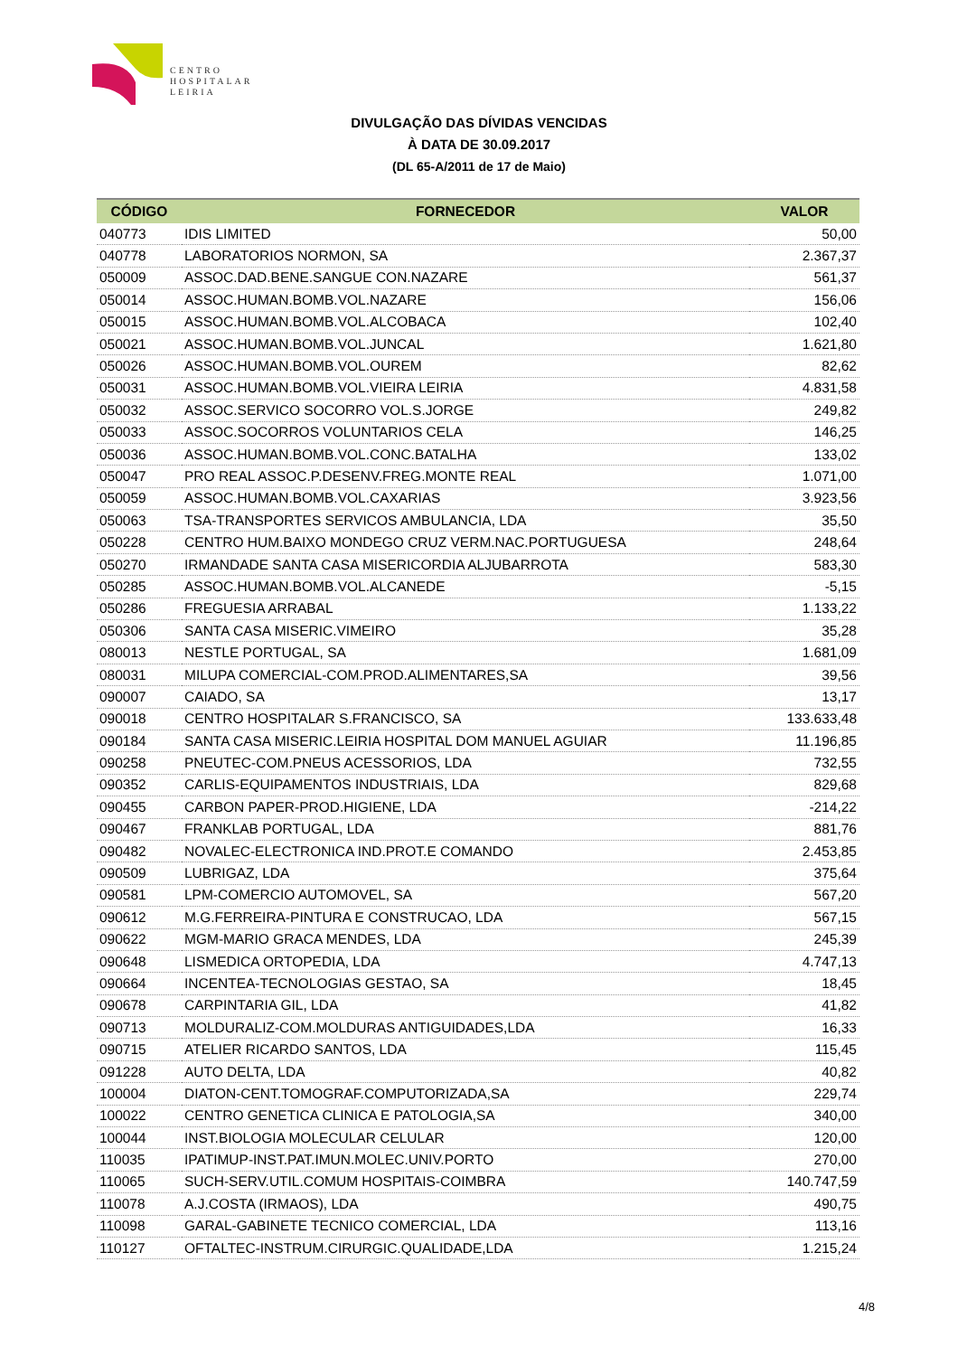CENTRO
HOSPITALAR
LEIRIA
DIVULGAÇÃO DAS DÍVIDAS VENCIDAS
À DATA DE 30.09.2017
(DL 65-A/2011 de 17 de Maio)
| CÓDIGO | FORNECEDOR | VALOR |
| --- | --- | --- |
| 040773 | IDIS LIMITED | 50,00 |
| 040778 | LABORATORIOS NORMON, SA | 2.367,37 |
| 050009 | ASSOC.DAD.BENE.SANGUE CON.NAZARE | 561,37 |
| 050014 | ASSOC.HUMAN.BOMB.VOL.NAZARE | 156,06 |
| 050015 | ASSOC.HUMAN.BOMB.VOL.ALCOBACA | 102,40 |
| 050021 | ASSOC.HUMAN.BOMB.VOL.JUNCAL | 1.621,80 |
| 050026 | ASSOC.HUMAN.BOMB.VOL.OUREM | 82,62 |
| 050031 | ASSOC.HUMAN.BOMB.VOL.VIEIRA LEIRIA | 4.831,58 |
| 050032 | ASSOC.SERVICO SOCORRO VOL.S.JORGE | 249,82 |
| 050033 | ASSOC.SOCORROS VOLUNTARIOS CELA | 146,25 |
| 050036 | ASSOC.HUMAN.BOMB.VOL.CONC.BATALHA | 133,02 |
| 050047 | PRO REAL ASSOC.P.DESENV.FREG.MONTE REAL | 1.071,00 |
| 050059 | ASSOC.HUMAN.BOMB.VOL.CAXARIAS | 3.923,56 |
| 050063 | TSA-TRANSPORTES SERVICOS AMBULANCIA, LDA | 35,50 |
| 050228 | CENTRO HUM.BAIXO MONDEGO CRUZ VERM.NAC.PORTUGUESA | 248,64 |
| 050270 | IRMANDADE SANTA CASA MISERICORDIA ALJUBARROTA | 583,30 |
| 050285 | ASSOC.HUMAN.BOMB.VOL.ALCANEDE | -5,15 |
| 050286 | FREGUESIA ARRABAL | 1.133,22 |
| 050306 | SANTA CASA MISERIC.VIMEIRO | 35,28 |
| 080013 | NESTLE PORTUGAL, SA | 1.681,09 |
| 080031 | MILUPA COMERCIAL-COM.PROD.ALIMENTARES,SA | 39,56 |
| 090007 | CAIADO, SA | 13,17 |
| 090018 | CENTRO HOSPITALAR S.FRANCISCO, SA | 133.633,48 |
| 090184 | SANTA CASA MISERIC.LEIRIA HOSPITAL DOM MANUEL AGUIAR | 11.196,85 |
| 090258 | PNEUTEC-COM.PNEUS ACESSORIOS, LDA | 732,55 |
| 090352 | CARLIS-EQUIPAMENTOS INDUSTRIAIS, LDA | 829,68 |
| 090455 | CARBON PAPER-PROD.HIGIENE, LDA | -214,22 |
| 090467 | FRANKLAB PORTUGAL, LDA | 881,76 |
| 090482 | NOVALEC-ELECTRONICA IND.PROT.E COMANDO | 2.453,85 |
| 090509 | LUBRIGAZ, LDA | 375,64 |
| 090581 | LPM-COMERCIO AUTOMOVEL, SA | 567,20 |
| 090612 | M.G.FERREIRA-PINTURA E CONSTRUCAO, LDA | 567,15 |
| 090622 | MGM-MARIO GRACA MENDES, LDA | 245,39 |
| 090648 | LISMEDICA ORTOPEDIA, LDA | 4.747,13 |
| 090664 | INCENTEA-TECNOLOGIAS GESTAO, SA | 18,45 |
| 090678 | CARPINTARIA GIL, LDA | 41,82 |
| 090713 | MOLDURALIZ-COM.MOLDURAS ANTIGUIDADES,LDA | 16,33 |
| 090715 | ATELIER RICARDO SANTOS, LDA | 115,45 |
| 091228 | AUTO DELTA, LDA | 40,82 |
| 100004 | DIATON-CENT.TOMOGRAF.COMPUTORIZADA,SA | 229,74 |
| 100022 | CENTRO GENETICA CLINICA E PATOLOGIA,SA | 340,00 |
| 100044 | INST.BIOLOGIA MOLECULAR CELULAR | 120,00 |
| 110035 | IPATIMUP-INST.PAT.IMUN.MOLEC.UNIV.PORTO | 270,00 |
| 110065 | SUCH-SERV.UTIL.COMUM HOSPITAIS-COIMBRA | 140.747,59 |
| 110078 | A.J.COSTA (IRMAOS), LDA | 490,75 |
| 110098 | GARAL-GABINETE TECNICO COMERCIAL, LDA | 113,16 |
| 110127 | OFTALTEC-INSTRUM.CIRURGIC.QUALIDADE,LDA | 1.215,24 |
4/8